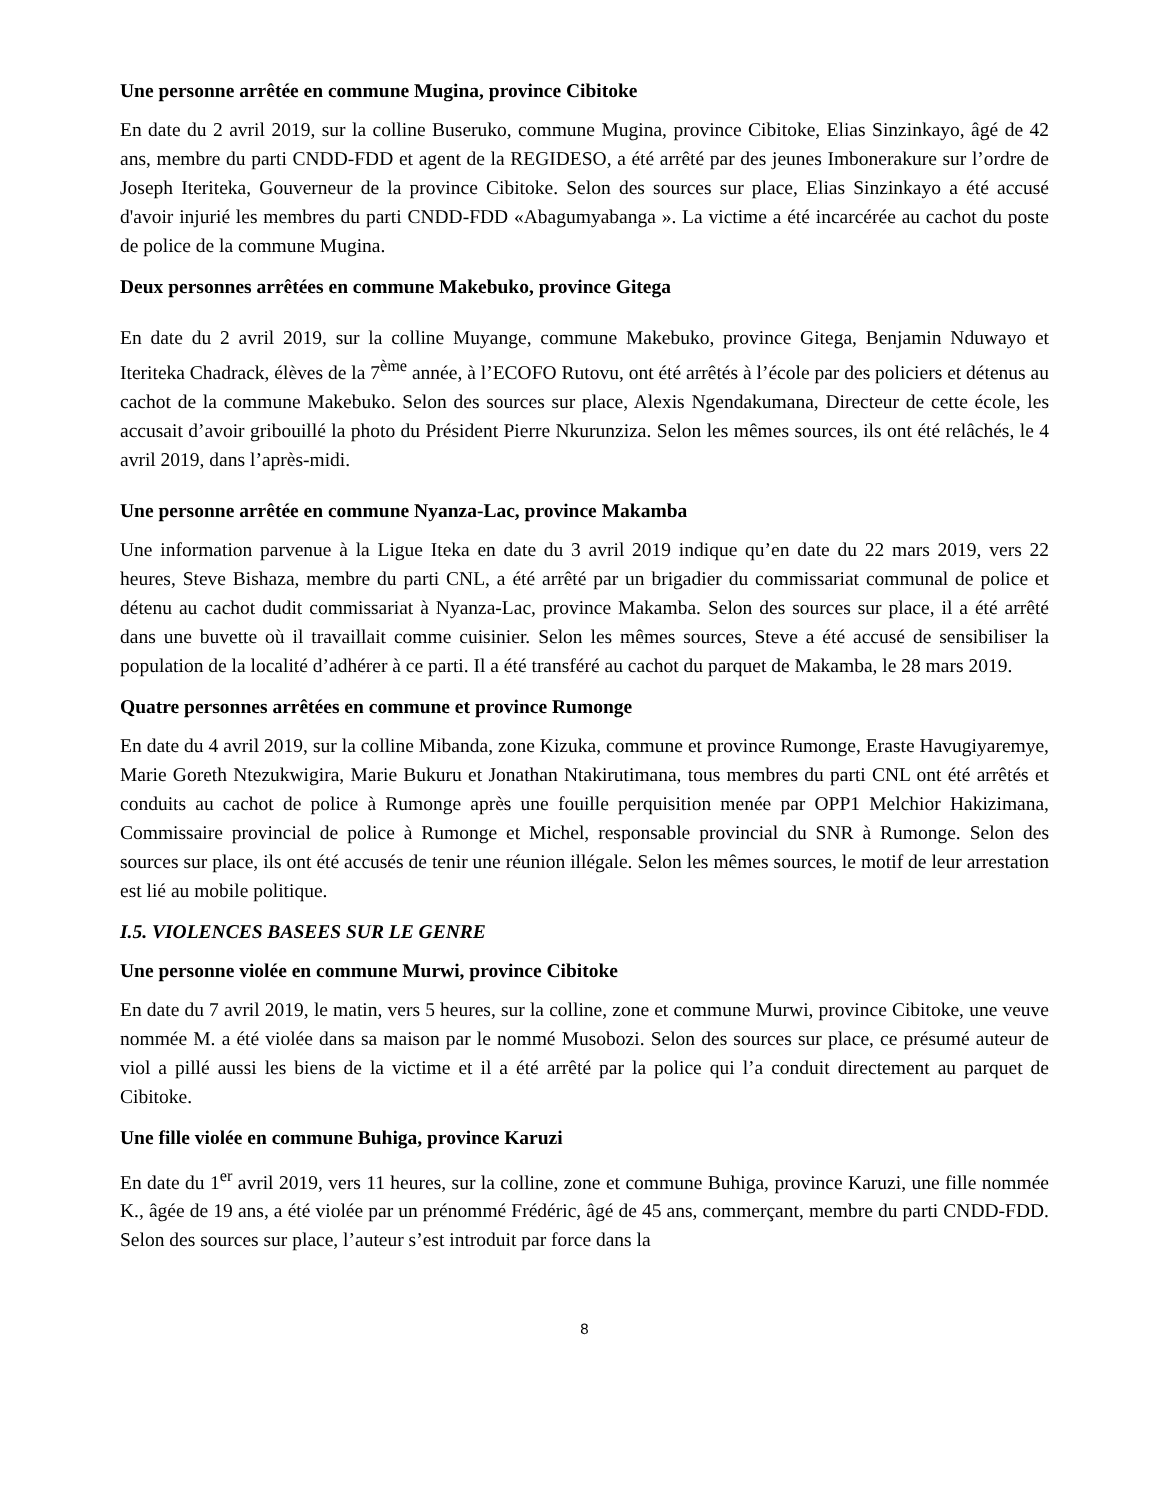Une personne arrêtée en commune Mugina, province Cibitoke
En date du 2 avril 2019, sur la colline Buseruko, commune Mugina, province Cibitoke, Elias Sinzinkayo, âgé de 42 ans, membre du parti CNDD-FDD et agent de la REGIDESO, a été arrêté par des jeunes Imbonerakure sur l’ordre de Joseph Iteriteka, Gouverneur de la province Cibitoke. Selon des sources sur place, Elias Sinzinkayo a été accusé d'avoir injurié les membres du parti CNDD-FDD «Abagumyabanga ». La victime a été incarcérée au cachot du poste de police de la commune Mugina.
Deux personnes arrêtées en commune Makebuko, province Gitega
En date du 2 avril 2019, sur la colline Muyange, commune Makebuko, province Gitega, Benjamin Nduwayo et Iteriteka Chadrack, élèves de la 7<sup>ème</sup> année, à l’ECOFO Rutovu, ont été arrêtés à l’école par des policiers et détenus au cachot de la commune Makebuko. Selon des sources sur place, Alexis Ngendakumana, Directeur de cette école, les accusait d’avoir gribouillé la photo du Président Pierre Nkurunziza. Selon les mêmes sources, ils ont été relâchés, le 4 avril 2019, dans l’après-midi.
Une personne arrêtée en commune Nyanza-Lac, province Makamba
Une information parvenue à la Ligue Iteka en date du 3 avril 2019 indique qu’en date du 22 mars 2019, vers 22 heures, Steve Bishaza, membre du parti CNL, a été arrêté par un brigadier du commissariat communal de police et détenu au cachot dudit commissariat à Nyanza-Lac, province Makamba. Selon des sources sur place, il a été arrêté dans une buvette où il travaillait comme cuisinier. Selon les mêmes sources, Steve a été accusé de sensibiliser la population de la localité d’adhérer à ce parti. Il a été transféré au cachot du parquet de Makamba, le 28 mars 2019.
Quatre personnes arrêtées en commune et province Rumonge
En date du 4 avril 2019, sur la colline Mibanda, zone Kizuka, commune et province Rumonge, Eraste Havugiyaremye, Marie Goreth Ntezukwigira, Marie Bukuru et Jonathan Ntakirutimana, tous membres du parti CNL ont été arrêtés et conduits au cachot de police à Rumonge après une fouille perquisition menée par OPP1 Melchior Hakizimana, Commissaire provincial de police à Rumonge et Michel, responsable provincial du SNR à Rumonge. Selon des sources sur place, ils ont été accusés de tenir une réunion illégale. Selon les mêmes sources, le motif de leur arrestation est lié au mobile politique.
I.5. VIOLENCES BASEES SUR LE GENRE
Une personne violée en commune Murwi, province Cibitoke
En date du 7 avril 2019, le matin, vers 5 heures, sur la colline, zone et commune Murwi, province Cibitoke, une veuve nommée M. a été violée dans sa maison par le nommé Musobozi. Selon des sources sur place, ce présumé auteur de viol a pillé aussi les biens de la victime et il a été arrêté par la police qui l’a conduit directement au parquet de Cibitoke.
Une fille violée en commune Buhiga, province Karuzi
En date du 1<sup>er</sup> avril 2019, vers 11 heures, sur la colline, zone et commune Buhiga, province Karuzi, une fille nommée K., âgée de 19 ans, a été violée par un prénommé Frédéric, âgé de 45 ans, commerçant, membre du parti CNDD-FDD. Selon des sources sur place, l’auteur s’est introduit par force dans la
8